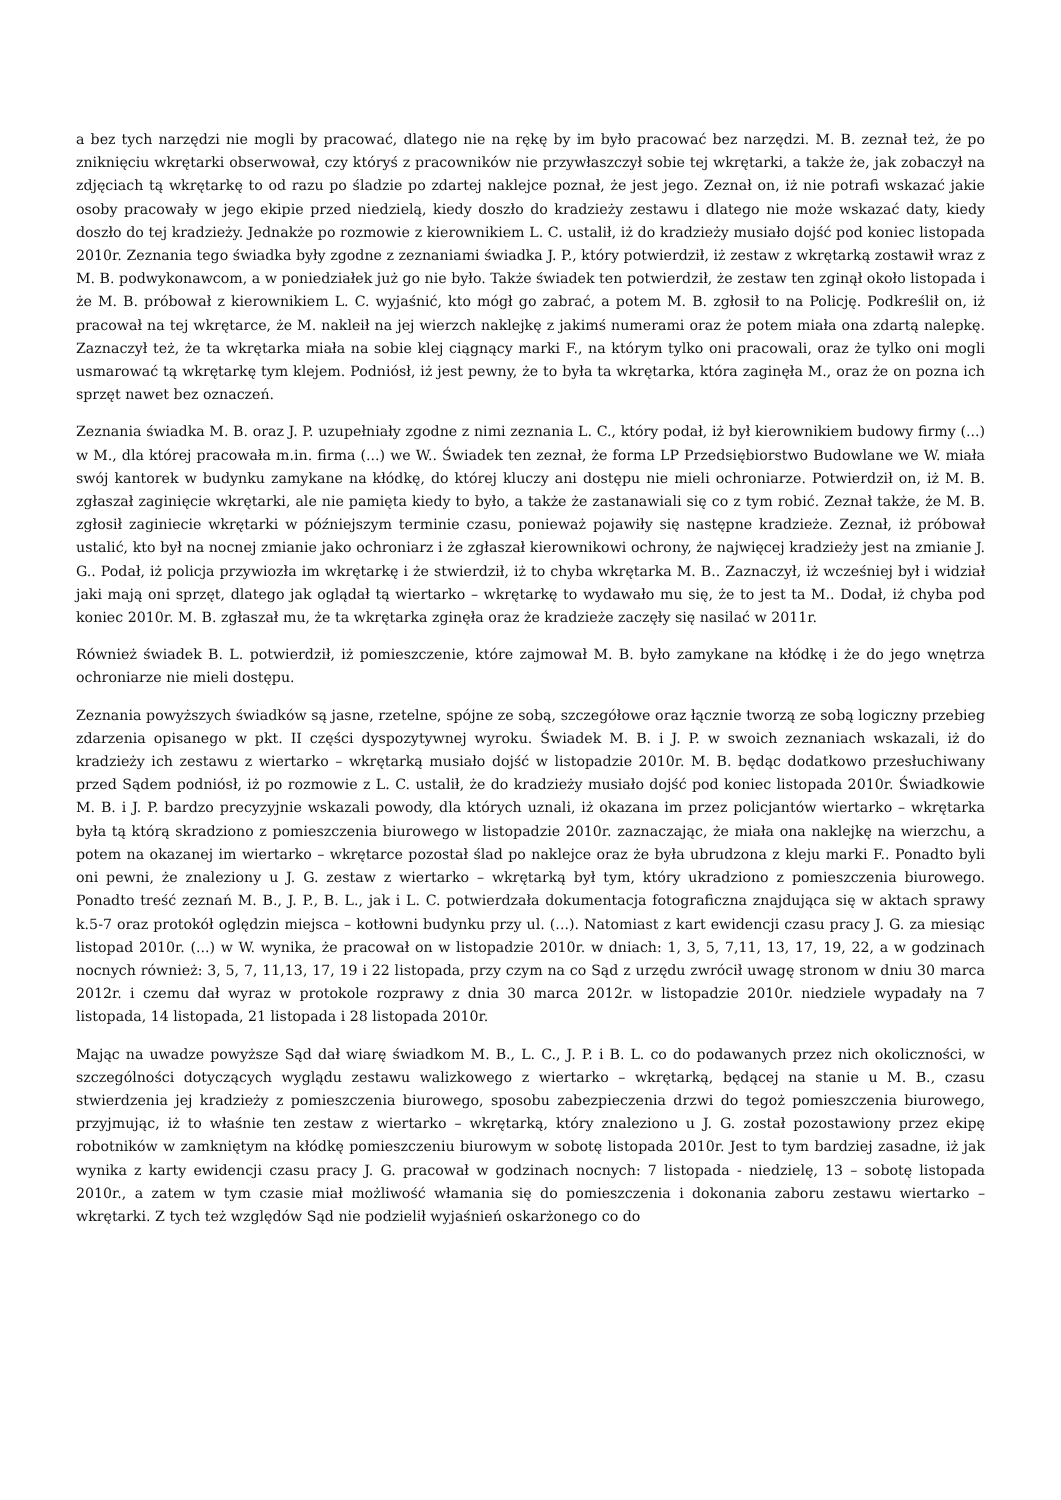a bez tych narzędzi nie mogli by pracować, dlatego nie na rękę by im było pracować bez narzędzi. M. B. zeznał też, że po zniknięciu wkrętarki obserwował, czy któryś z pracowników nie przywłaszczył sobie tej wkrętarki, a także że, jak zobaczył na zdjęciach tą wkrętarkę to od razu po śladzie po zdartej naklejce poznał, że jest jego. Zeznał on, iż nie potrafi wskazać jakie osoby pracowały w jego ekipie przed niedzielą, kiedy doszło do kradzieży zestawu i dlatego nie może wskazać daty, kiedy doszło do tej kradzieży. Jednakże po rozmowie z kierownikiem L. C. ustalił, iż do kradzieży musiało dojść pod koniec listopada 2010r. Zeznania tego świadka były zgodne z zeznaniami świadka J. P., który potwierdził, iż zestaw z wkrętarką zostawił wraz z M. B. podwykonawcom, a w poniedziałek już go nie było. Także świadek ten potwierdził, że zestaw ten zginął około listopada i że M. B. próbował z kierownikiem L. C. wyjaśnić, kto mógł go zabrać, a potem M. B. zgłosił to na Policję. Podkreślił on, iż pracował na tej wkrętarce, że M. nakleił na jej wierzch naklejkę z jakimś numerami oraz że potem miała ona zdartą nalepkę. Zaznaczył też, że ta wkrętarka miała na sobie klej ciągnący marki F., na którym tylko oni pracowali, oraz że tylko oni mogli usmarować tą wkrętarkę tym klejem. Podniósł, iż jest pewny, że to była ta wkrętarka, która zaginęła M., oraz że on pozna ich sprzęt nawet bez oznaczeń.
Zeznania świadka M. B. oraz J. P. uzupełniały zgodne z nimi zeznania L. C., który podał, iż był kierownikiem budowy firmy (...) w M., dla której pracowała m.in. firma (...) we W.. Świadek ten zeznał, że forma LP Przedsiębiorstwo Budowlane we W. miała swój kantorek w budynku zamykane na kłódkę, do której kluczy ani dostępu nie mieli ochroniarze. Potwierdził on, iż M. B. zgłaszał zaginięcie wkrętarki, ale nie pamięta kiedy to było, a także że zastanawiali się co z tym robić. Zeznał także, że M. B. zgłosił zaginiecie wkrętarki w późniejszym terminie czasu, ponieważ pojawiły się następne kradzieże. Zeznał, iż próbował ustalić, kto był na nocnej zmianie jako ochroniarz i że zgłaszał kierownikowi ochrony, że najwięcej kradzieży jest na zmianie J. G.. Podał, iż policja przywiozła im wkrętarkę i że stwierdził, iż to chyba wkrętarka M. B.. Zaznaczył, iż wcześniej był i widział jaki mają oni sprzęt, dlatego jak oglądał tą wiertarko – wkrętarkę to wydawało mu się, że to jest ta M.. Dodał, iż chyba pod koniec 2010r. M. B. zgłaszał mu, że ta wkrętarka zginęła oraz że kradzieże zaczęły się nasilać w 2011r.
Również świadek B. L. potwierdził, iż pomieszczenie, które zajmował M. B. było zamykane na kłódkę i że do jego wnętrza ochroniarze nie mieli dostępu.
Zeznania powyższych świadków są jasne, rzetelne, spójne ze sobą, szczegółowe oraz łącznie tworzą ze sobą logiczny przebieg zdarzenia opisanego w pkt. II części dyspozytywnej wyroku. Świadek M. B. i J. P. w swoich zeznaniach wskazali, iż do kradzieży ich zestawu z wiertarko – wkrętarką musiało dojść w listopadzie 2010r. M. B. będąc dodatkowo przesłuchiwany przed Sądem podniósł, iż po rozmowie z L. C. ustalił, że do kradzieży musiało dojść pod koniec listopada 2010r. Świadkowie M. B. i J. P. bardzo precyzyjnie wskazali powody, dla których uznali, iż okazana im przez policjantów wiertarko – wkrętarka była tą którą skradziono z pomieszczenia biurowego w listopadzie 2010r. zaznaczając, że miała ona naklejkę na wierzchu, a potem na okazanej im wiertarko – wkrętarce pozostał ślad po naklejce oraz że była ubrudzona z kleju marki F.. Ponadto byli oni pewni, że znaleziony u J. G. zestaw z wiertarko – wkrętarką był tym, który ukradziono z pomieszczenia biurowego. Ponadto treść zeznań M. B., J. P., B. L., jak i L. C. potwierdzała dokumentacja fotograficzna znajdująca się w aktach sprawy k.5-7 oraz protokół oględzin miejsca – kotłowni budynku przy ul. (...). Natomiast z kart ewidencji czasu pracy J. G. za miesiąc listopad 2010r. (...) w W. wynika, że pracował on w listopadzie 2010r. w dniach: 1, 3, 5, 7,11, 13, 17, 19, 22, a w godzinach nocnych również: 3, 5, 7, 11,13, 17, 19 i 22 listopada, przy czym na co Sąd z urzędu zwrócił uwagę stronom w dniu 30 marca 2012r. i czemu dał wyraz w protokole rozprawy z dnia 30 marca 2012r. w listopadzie 2010r. niedziele wypadały na 7 listopada, 14 listopada, 21 listopada i 28 listopada 2010r.
Mając na uwadze powyższe Sąd dał wiarę świadkom M. B., L. C., J. P. i B. L. co do podawanych przez nich okoliczności, w szczególności dotyczących wyglądu zestawu walizkowego z wiertarko – wkrętarką, będącej na stanie u M. B., czasu stwierdzenia jej kradzieży z pomieszczenia biurowego, sposobu zabezpieczenia drzwi do tegoż pomieszczenia biurowego, przyjmując, iż to właśnie ten zestaw z wiertarko – wkrętarką, który znaleziono u J. G. został pozostawiony przez ekipę robotników w zamkniętym na kłódkę pomieszczeniu biurowym w sobotę listopada 2010r. Jest to tym bardziej zasadne, iż jak wynika z karty ewidencji czasu pracy J. G. pracował w godzinach nocnych: 7 listopada - niedzielę, 13 – sobotę listopada 2010r., a zatem w tym czasie miał możliwość włamania się do pomieszczenia i dokonania zaboru zestawu wiertarko – wkrętarki. Z tych też względów Sąd nie podzielił wyjaśnień oskarżonego co do